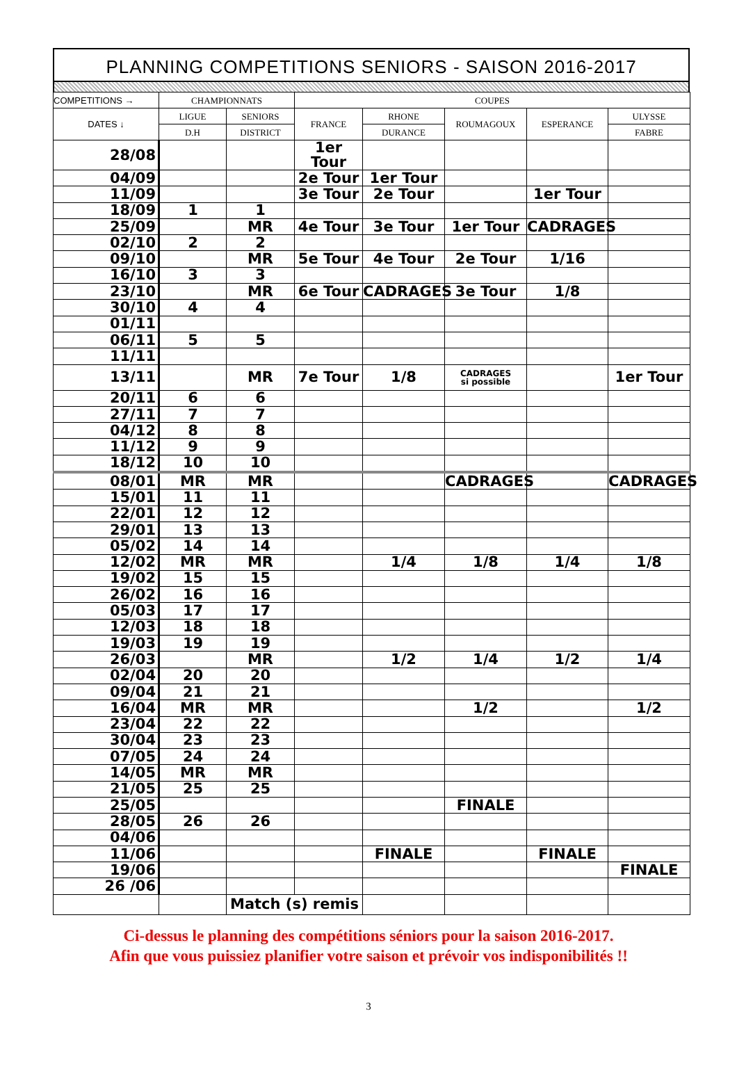PLANNING COMPETITIONS SENIORS - SAISON 2016-2017
| COMPETITIONS → | CHAMPIONNATS | | COUPES | | | | |
| --- | --- | --- | --- | --- | --- | --- | --- |
| DATES ↓ | LIGUE | SENIORS | FRANCE | RHONE | ROUMAGOUX | ESPERANCE | ULYSSE |
| | D.H | DISTRICT | | DURANCE | | | FABRE |
| 28/08 | | | 1er Tour | | | | |
| 04/09 | | | 2e Tour | 1er Tour | | | |
| 11/09 | | | 3e Tour | 2e Tour | | 1er Tour | |
| 18/09 | 1 | 1 | | | | | |
| 25/09 | | MR | 4e Tour | 3e Tour | 1er Tour | CADRAGES | |
| 02/10 | 2 | 2 | | | | | |
| 09/10 | | MR | 5e Tour | 4e Tour | 2e Tour | 1/16 | |
| 16/10 | 3 | 3 | | | | | |
| 23/10 | | MR | 6e Tour | CADRAGES | 3e Tour | 1/8 | |
| 30/10 | 4 | 4 | | | | | |
| 01/11 | | | | | | | |
| 06/11 | 5 | 5 | | | | | |
| 11/11 | | | | | | | |
| 13/11 | | MR | 7e Tour | 1/8 | CADRAGES si possible | | 1er Tour |
| 20/11 | 6 | 6 | | | | | |
| 27/11 | 7 | 7 | | | | | |
| 04/12 | 8 | 8 | | | | | |
| 11/12 | 9 | 9 | | | | | |
| 18/12 | 10 | 10 | | | | | |
| 08/01 | MR | MR | | | CADRAGES | | CADRAGES |
| 15/01 | 11 | 11 | | | | | |
| 22/01 | 12 | 12 | | | | | |
| 29/01 | 13 | 13 | | | | | |
| 05/02 | 14 | 14 | | | | | |
| 12/02 | MR | MR | | 1/4 | 1/8 | 1/4 | 1/8 |
| 19/02 | 15 | 15 | | | | | |
| 26/02 | 16 | 16 | | | | | |
| 05/03 | 17 | 17 | | | | | |
| 12/03 | 18 | 18 | | | | | |
| 19/03 | 19 | 19 | | | | | |
| 26/03 | | MR | | 1/2 | 1/4 | 1/2 | 1/4 |
| 02/04 | 20 | 20 | | | | | |
| 09/04 | 21 | 21 | | | | | |
| 16/04 | MR | MR | | | 1/2 | | 1/2 |
| 23/04 | 22 | 22 | | | | | |
| 30/04 | 23 | 23 | | | | | |
| 07/05 | 24 | 24 | | | | | |
| 14/05 | MR | MR | | | | | |
| 21/05 | 25 | 25 | | | | | |
| 25/05 | | | | | FINALE | | |
| 28/05 | 26 | 26 | | | | | |
| 04/06 | | | | | | | |
| 11/06 | | | | FINALE | | FINALE | |
| 19/06 | | | | | | | FINALE |
| 26 /06 | | | | | | | |
| | | Match (s) remis | | | | | |
Ci-dessus le planning des compétitions séniors pour la saison 2016-2017.
Afin que vous puissiez planifier votre saison et prévoir vos indisponibilités !!
3